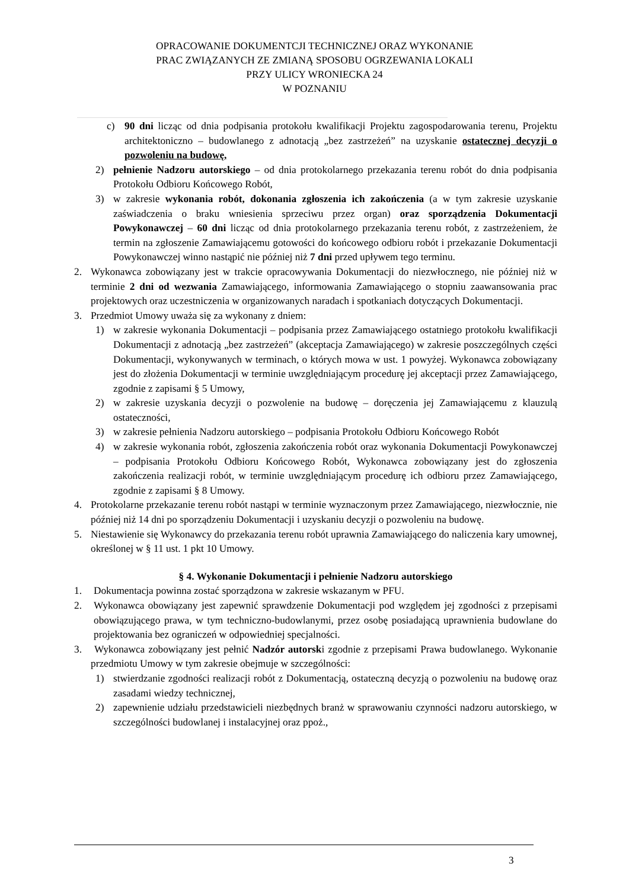OPRACOWANIE DOKUMENTCJI TECHNICZNEJ ORAZ WYKONANIE
PRAC ZWIĄZANYCH ZE ZMIANĄ SPOSOBU OGRZEWANIA LOKALI
PRZY ULICY WRONIECKA 24
W POZNANIU
c) 90 dni licząc od dnia podpisania protokołu kwalifikacji Projektu zagospodarowania terenu, Projektu architektoniczno – budowlanego z adnotacją „bez zastrzeżeń” na uzyskanie ostatecznej decyzji o pozwoleniu na budowę,
2) pełnienie Nadzoru autorskiego – od dnia protokolarnego przekazania terenu robót do dnia podpisania Protokołu Odbioru Końcowego Robót,
3) w zakresie wykonania robót, dokonania zgłoszenia ich zakończenia (a w tym zakresie uzyskanie zaświadczenia o braku wniesienia sprzeciwu przez organ) oraz sporządzenia Dokumentacji Powykonawczej – 60 dni licząc od dnia protokolarnego przekazania terenu robót, z zastrzeżeniem, że termin na zgłoszenie Zamawiającemu gotowości do końcowego odbioru robót i przekazanie Dokumentacji Powykonawczej winno nastąpić nie później niż 7 dni przed upływem tego terminu.
2. Wykonawca zobowiązany jest w trakcie opracowywania Dokumentacji do niezwłocznego, nie później niż w terminie 2 dni od wezwania Zamawiającego, informowania Zamawiającego o stopniu zaawansowania prac projektowych oraz uczestniczenia w organizowanych naradach i spotkaniach dotyczących Dokumentacji.
3. Przedmiot Umowy uważa się za wykonany z dniem:
1) w zakresie wykonania Dokumentacji – podpisania przez Zamawiającego ostatniego protokołu kwalifikacji Dokumentacji z adnotacją „bez zastrzeżeń” (akceptacja Zamawiającego) w zakresie poszczególnych części Dokumentacji, wykonywanych w terminach, o których mowa w ust. 1 powyżej. Wykonawca zobowiązany jest do złożenia Dokumentacji w terminie uwzględniającym procedurę jej akceptacji przez Zamawiającego, zgodnie z zapisami § 5 Umowy,
2) w zakresie uzyskania decyzji o pozwolenie na budowę – doręczenia jej Zamawiającemu z klauzulą ostateczności,
3) w zakresie pełnienia Nadzoru autorskiego – podpisania Protokołu Odbioru Końcowego Robót
4) w zakresie wykonania robót, zgłoszenia zakończenia robót oraz wykonania Dokumentacji Powykonawczej – podpisania Protokołu Odbioru Końcowego Robót, Wykonawca zobowiązany jest do zgłoszenia zakończenia realizacji robót, w terminie uwzględniającym procedurę ich odbioru przez Zamawiającego, zgodnie z zapisami § 8 Umowy.
4. Protokolarne przekazanie terenu robót nastąpi w terminie wyznaczonym przez Zamawiającego, niezwłocznie, nie później niż 14 dni po sporządzeniu Dokumentacji i uzyskaniu decyzji o pozwoleniu na budowę.
5. Niestawienie się Wykonawcy do przekazania terenu robót uprawnia Zamawiającego do naliczenia kary umownej, określonej w § 11 ust. 1 pkt 10 Umowy.
§ 4. Wykonanie Dokumentacji i pełnienie Nadzoru autorskiego
1. Dokumentacja powinna zostać sporządzona w zakresie wskazanym w PFU.
2. Wykonawca obowiązany jest zapewnić sprawdzenie Dokumentacji pod względem jej zgodności z przepisami obowiązującego prawa, w tym techniczno-budowlanymi, przez osobę posiadającą uprawnienia budowlane do projektowania bez ograniczeń w odpowiedniej specjalności.
3. Wykonawca zobowiązany jest pełnić Nadzór autorski zgodnie z przepisami Prawa budowlanego. Wykonanie przedmiotu Umowy w tym zakresie obejmuje w szczególności:
1) stwierdzanie zgodności realizacji robót z Dokumentacją, ostateczną decyzją o pozwoleniu na budowę oraz zasadami wiedzy technicznej,
2) zapewnienie udziału przedstawicieli niezbędnych branż w sprawowaniu czynności nadzoru autorskiego, w szczególności budowlanej i instalacyjnej oraz ppoż.,
3